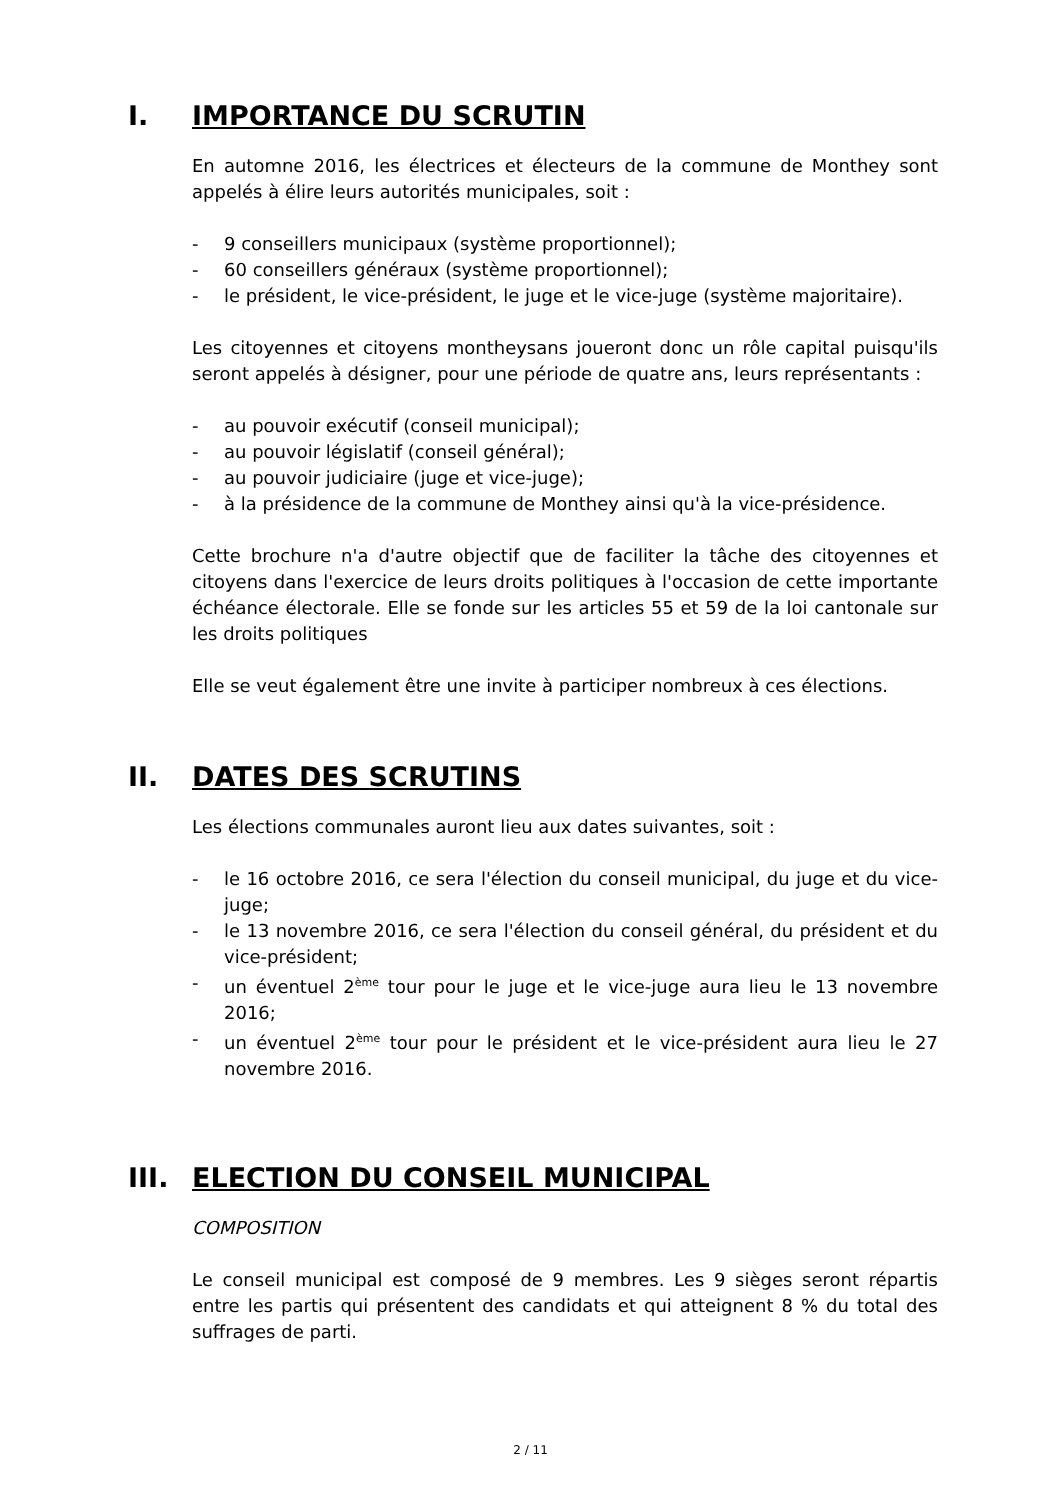I. IMPORTANCE DU SCRUTIN
En automne 2016, les électrices et électeurs de la commune de Monthey sont appelés à élire leurs autorités municipales, soit :
- 9 conseillers municipaux (système proportionnel);
- 60 conseillers généraux (système proportionnel);
- le président, le vice-président, le juge et le vice-juge (système majoritaire).
Les citoyennes et citoyens montheysans joueront donc un rôle capital puisqu'ils seront appelés à désigner, pour une période de quatre ans, leurs représentants :
- au pouvoir exécutif (conseil municipal);
- au pouvoir législatif (conseil général);
- au pouvoir judiciaire (juge et vice-juge);
- à la présidence de la commune de Monthey ainsi qu'à la vice-présidence.
Cette brochure n'a d'autre objectif que de faciliter la tâche des citoyennes et citoyens dans l'exercice de leurs droits politiques à l'occasion de cette importante échéance électorale. Elle se fonde sur les articles 55 et 59 de la loi cantonale sur les droits politiques
Elle se veut également être une invite à participer nombreux à ces élections.
II. DATES DES SCRUTINS
Les élections communales auront lieu aux dates suivantes, soit :
- le 16 octobre 2016, ce sera l'élection du conseil municipal, du juge et du vice-juge;
- le 13 novembre 2016, ce sera l'élection du conseil général, du président et du vice-président;
- un éventuel 2<sup>ème</sup> tour pour le juge et le vice-juge aura lieu le 13 novembre 2016;
- un éventuel 2<sup>ème</sup> tour pour le président et le vice-président aura lieu le 27 novembre 2016.
III. ELECTION DU CONSEIL MUNICIPAL
COMPOSITION
Le conseil municipal est composé de 9 membres. Les 9 sièges seront répartis entre les partis qui présentent des candidats et qui atteignent 8 % du total des suffrages de parti.
2 / 11